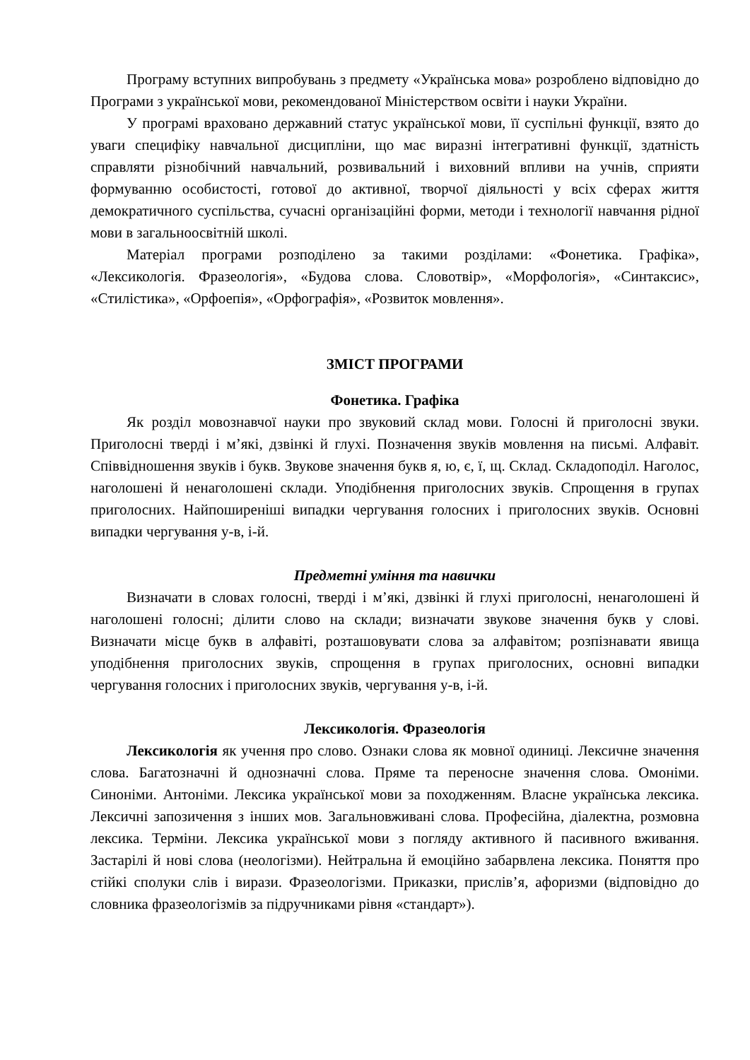Програму вступних випробувань з предмету «Українська мова» розроблено відповідно до Програми з української мови, рекомендованої Міністерством освіти і науки України.
У програмі враховано державний статус української мови, її суспільні функції, взято до уваги специфіку навчальної дисципліни, що має виразні інтегративні функції, здатність справляти різнобічний навчальний, розвивальний і виховний впливи на учнів, сприяти формуванню особистості, готової до активної, творчої діяльності у всіх сферах життя демократичного суспільства, сучасні організаційні форми, методи і технології навчання рідної мови в загальноосвітній школі.
Матеріал програми розподілено за такими розділами: «Фонетика. Графіка», «Лексикологія. Фразеологія», «Будова слова. Словотвір», «Морфологія», «Синтаксис», «Стилістика», «Орфоепія», «Орфографія», «Розвиток мовлення».
ЗМІСТ ПРОГРАМИ
Фонетика. Графіка
Як розділ мовознавчої науки про звуковий склад мови. Голосні й приголосні звуки. Приголосні тверді і м’які, дзвінкі й глухі. Позначення звуків мовлення на письмі. Алфавіт. Співвідношення звуків і букв. Звукове значення букв я, ю, є, ї, щ. Склад. Складоподіл. Наголос, наголошені й ненаголошені склади. Уподібнення приголосних звуків. Спрощення в групах приголосних. Найпоширеніші випадки чергування голосних і приголосних звуків. Основні випадки чергування у-в, і-й.
Предметні уміння та навички
Визначати в словах голосні, тверді і м’які, дзвінкі й глухі приголосні, ненаголошені й наголошені голосні; ділити слово на склади; визначати звукове значення букв у слові. Визначати місце букв в алфавіті, розташовувати слова за алфавітом; розпізнавати явища уподібнення приголосних звуків, спрощення в групах приголосних, основні випадки чергування голосних і приголосних звуків, чергування у-в, і-й.
Лексикологія. Фразеологія
Лексикологія як учення про слово. Ознаки слова як мовної одиниці. Лексичне значення слова. Багатозначні й однозначні слова. Пряме та переносне значення слова. Омоніми. Синоніми. Антоніми. Лексика української мови за походженням. Власне українська лексика. Лексичні запозичення з інших мов. Загальновживані слова. Професійна, діалектна, розмовна лексика. Терміни. Лексика української мови з погляду активного й пасивного вживання. Застарілі й нові слова (неологізми). Нейтральна й емоційно забарвлена лексика. Поняття про стійкі сполуки слів і вирази. Фразеологізми. Приказки, прислів’я, афоризми (відповідно до словника фразеологізмів за підручниками рівня «стандарт»).